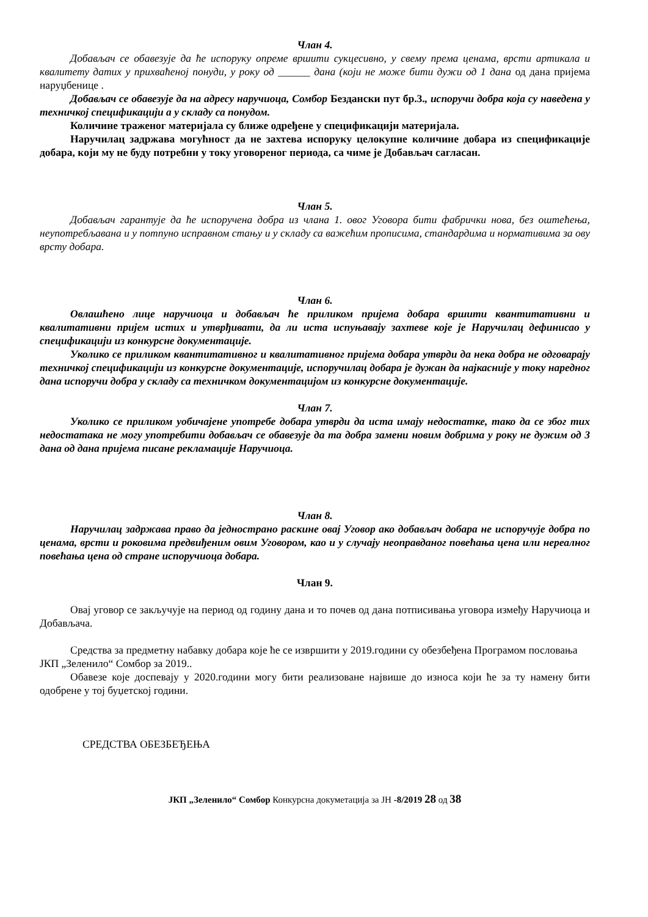Члан 4.
Добављач се обавезује да ће испоруку опреме вршити сукцесивно, у свему према ценама, врсти артикала и квалитету датих у прихваћеној понуди, у року од ______ дана (који не може бити дужи од 1 дана од дана пријема наруџбенице .
Добављач се обавезује да на адресу наручиоца, Сомбор Бездански пут бр.3., испоручи добра која су наведена у техничкој спецификацији а у складу са понудом.
Количине траженог материјала су ближе одређене у спецификацији материјала.
Наручилац задржава могућност да не захтева испоруку целокупне количине добара из спецификације добара, који му не буду потребни у току уговореног периода, са чиме је Добављач сагласан.
Члан 5.
Добављач гарантује да ће испоручена добра из члана 1. овог Уговора бити фабрички нова, без оштећења, неупотребљавана и у потпуно исправном стању и у складу са важећим прописима, стандардима и нормативима за ову врсту добара.
Члан 6.
Овлашћено лице наручиоца и добављач ће приликом пријема добара вршити квантитативни и квалитативни пријем истих и утврђивати, да ли иста испуњавају захтеве које је Наручилац дефинисао у спецификацији из конкурсне документације.
Уколико се приликом квантитативног и квалитативног пријема добара утврди да нека добра не одговарају техничкој спецификацији из конкурсне документације, испоручилац добара је дужан да најкасније у току наредног дана испоручи добра у складу са техничком документацијом из конкурсне документације.
Члан 7.
Уколико се приликом уобичајене употребе добара утврди да иста имају недостатке, тако да се због тих недостатака не могу употребити добављач се обавезује да та добра замени новим добрима у року не дужим од 3 дана од дана пријема писане рекламације Наручиоца.
Члан 8.
Наручилац задржава право да једнострано раскине овај Уговор ако добављач добара не испоручује добра по ценама, врсти и роковима предвиђеним овим Уговором, као и у случају неоправданог повећања цена или нереалног повећања цена од стране испоручиоца добара.
Члан 9.
Овај уговор се закључује на период од годину дана и то почев од дана потписивања уговора између Наручиоца и Добављача.
Средства за предметну набавку добара које ће се извршити у 2019.години су обезбеђена Програмом пословања ЈКП „Зеленило“ Сомбор за 2019..
Обавезе које доспевају у 2020.години могу бити реализоване највише до износа који ће за ту намену бити одобрене у тој буџетској години.
СРЕДСТВА ОБЕЗБЕЂЕЊА
ЈКП „Зеленило“ Сомбор Конкурсна докуметација за ЈН -8/2019 28 од 38